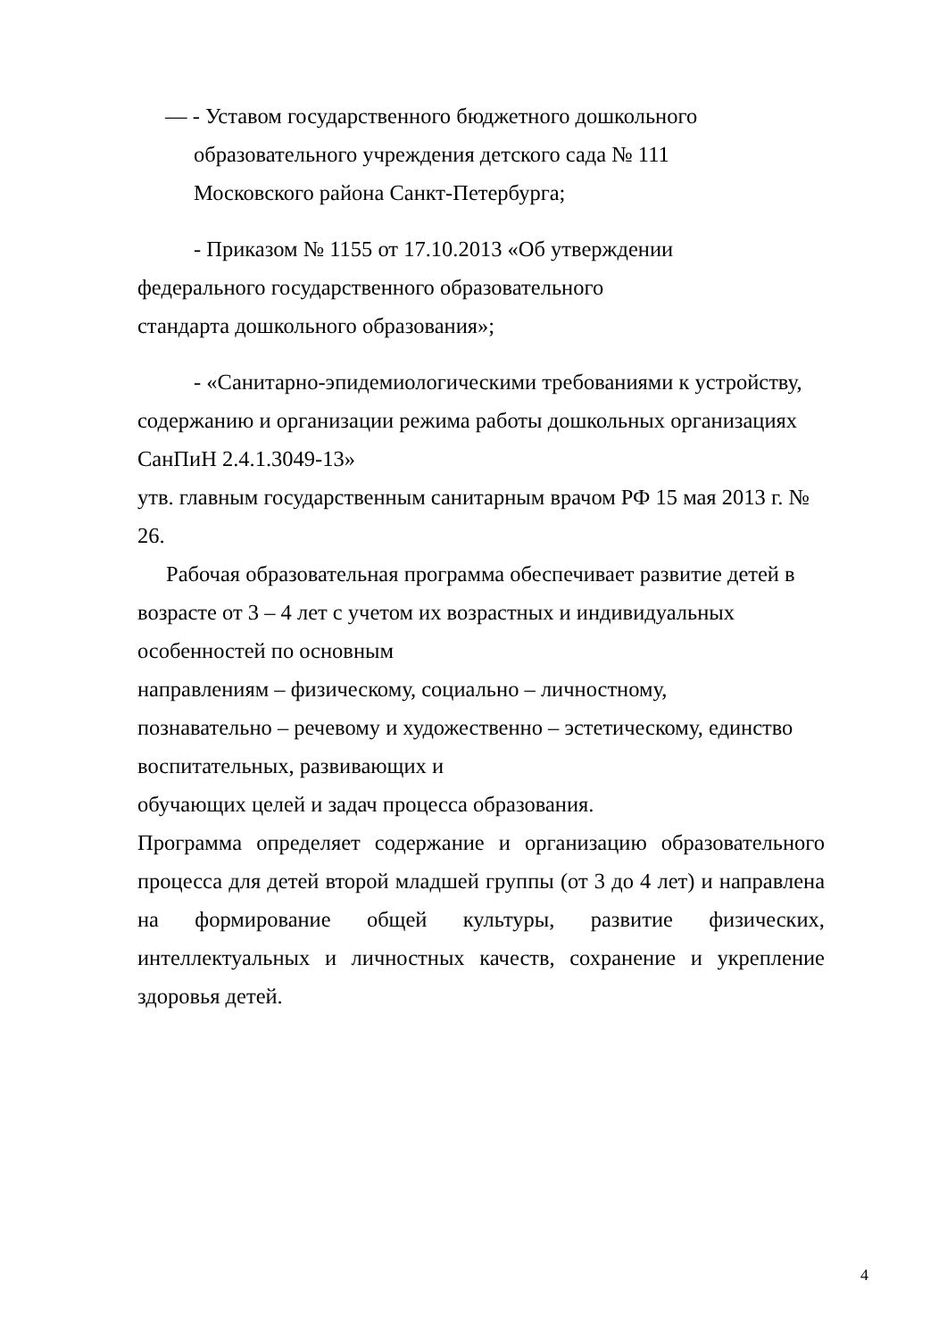— - Уставом государственного бюджетного дошкольного
образовательного учреждения детского сада № 111
Московского района Санкт-Петербурга;
- Приказом № 1155 от 17.10.2013 «Об утверждении
федерального государственного образовательного
стандарта дошкольного образования»;
- «Санитарно-эпидемиологическими требованиями к устройству,
содержанию и организации режима работы дошкольных организациях
СанПиН 2.4.1.3049-13»
утв. главным государственным санитарным врачом РФ 15 мая 2013 г. № 26.
Рабочая образовательная программа обеспечивает развитие детей в
возрасте от 3 – 4 лет с учетом их возрастных и индивидуальных
особенностей по основным
направлениям – физическому, социально – личностному,
познавательно – речевому и художественно – эстетическому, единство
воспитательных, развивающих и
обучающих целей и задач процесса образования.
Программа определяет содержание и организацию образовательного процесса для детей второй младшей группы (от 3 до 4 лет) и направлена на формирование общей культуры, развитие физических, интеллектуальных и личностных качеств, сохранение и укрепление здоровья детей.
4